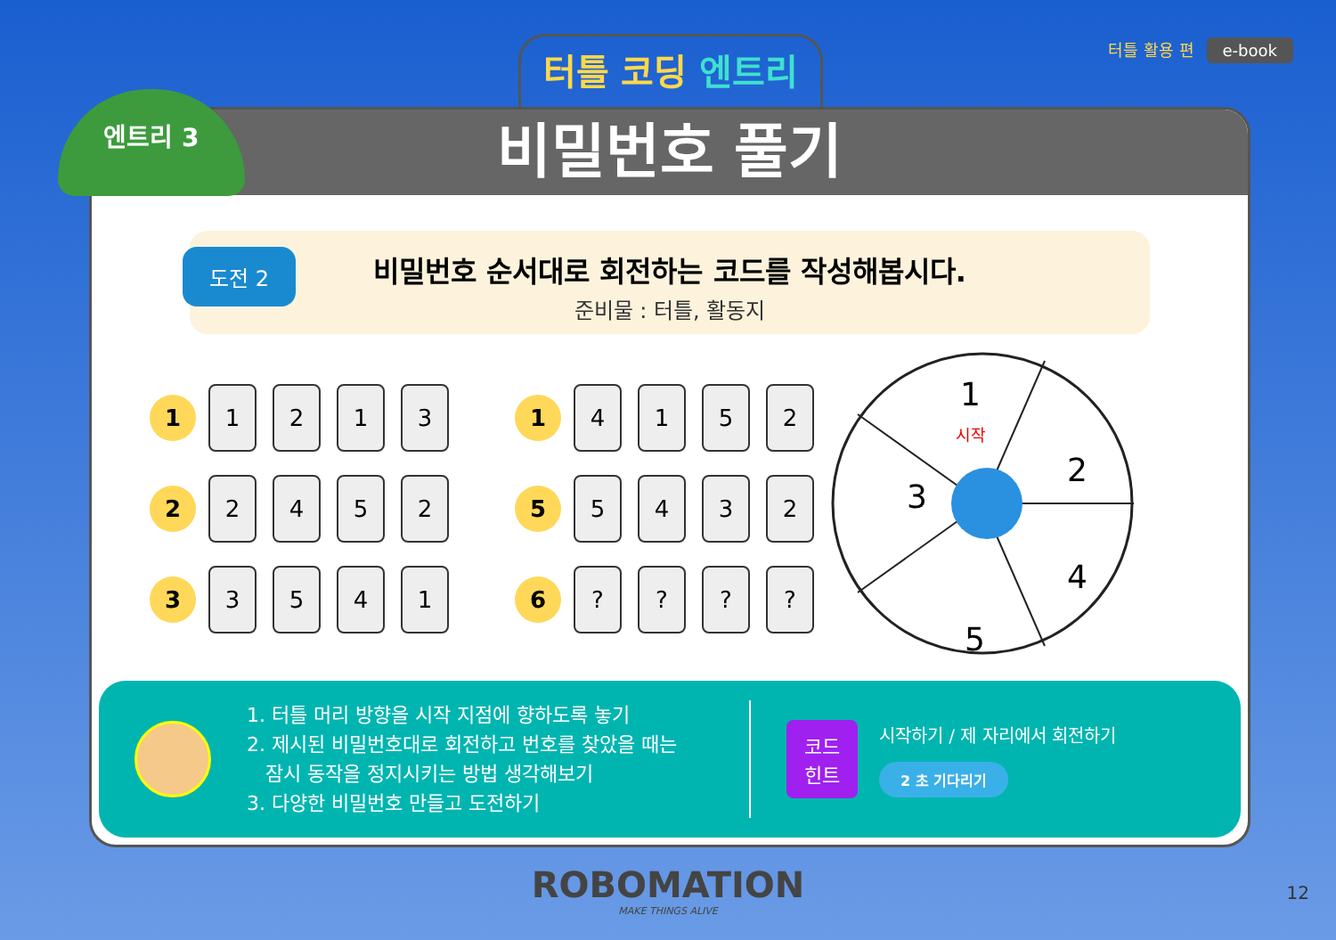터틀 활용 편 e-book 터틀 코딩 엔트리
비밀번호 풀기
도전 2
비밀번호 순서대로 회전하는 코드를 작성해봅시다.
준비물 : 터틀, 활동지
1
1 2 1 3
1
4 1 5 2
2
2 4 5 2
5
5 4 3 2
3
3 5 4 1
6
? ? ? ?
1
2
3
4
5
시작
1. 터틀 머리 방향을 시작 지점에 향하도록 놓기
2. 제시된 비밀번호대로 회전하고 번호를 찾았을 때는
잠시 동작을 정지시키는 방법 생각해보기
3. 다양한 비밀번호 만들고 도전하기
코드
힌트
시작하기 / 제 자리에서 회전하기
2 초 기다리기
엔트리 3
ROBOMATION
MAKE THINGS ALIVE
12